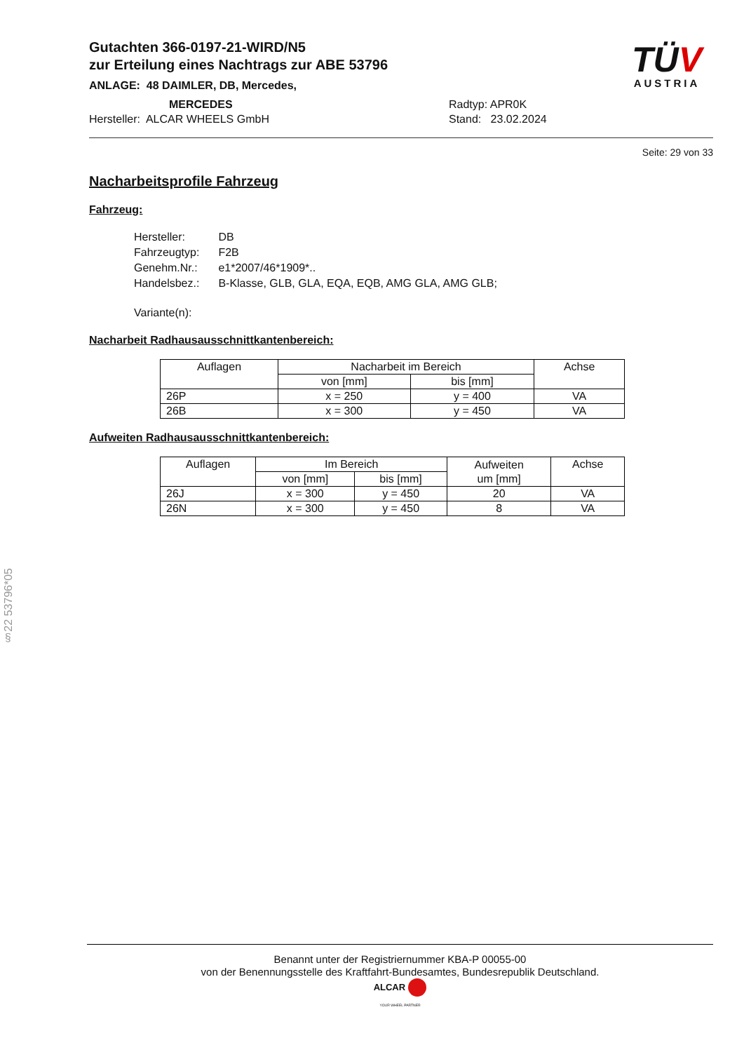TÜV
AUSTRIA
Gutachten 366-0197-21-WIRD/N5
zur Erteilung eines Nachtrags zur ABE 53796
ANLAGE: 48 DAIMLER, DB, Mercedes,
MERCEDES
Hersteller: ALCAR WHEELS GmbH
Radtyp: APR0K
Stand: 23.02.2024
Seite: 29 von 33
Nacharbeitsprofile Fahrzeug
Fahrzeug:
| Hersteller: | DB |
| Fahrzeugtyp: | F2B |
| Genehm.Nr.: | e1*2007/46*1909*.. |
| Handelsbez.: | B-Klasse, GLB, GLA, EQA, EQB, AMG GLA, AMG GLB; |
| Variante(n): | |
Nacharbeit Radhausausschnittkantenbereich:
| Auflagen | Nacharbeit im Bereich | | Achse |
| --- | --- | --- | --- |
| | von [mm] | bis [mm] | |
| 26P | x = 250 | y = 400 | VA |
| 26B | x = 300 | y = 450 | VA |
Aufweiten Radhausausschnittkantenbereich:
| Auflagen | Im Bereich | | Aufweiten um [mm] | Achse |
| --- | --- | --- | --- | --- |
| | von [mm] | bis [mm] | | |
| 26J | x = 300 | y = 450 | 20 | VA |
| 26N | x = 300 | y = 450 | 8 | VA |
§22 53796*05
Benannt unter der Registriernummer KBA-P 00055-00
von der Benennungsstelle des Kraftfahrt-Bundesamtes, Bundesrepublik Deutschland.
ALCAR
YOUR WHEEL PARTNER